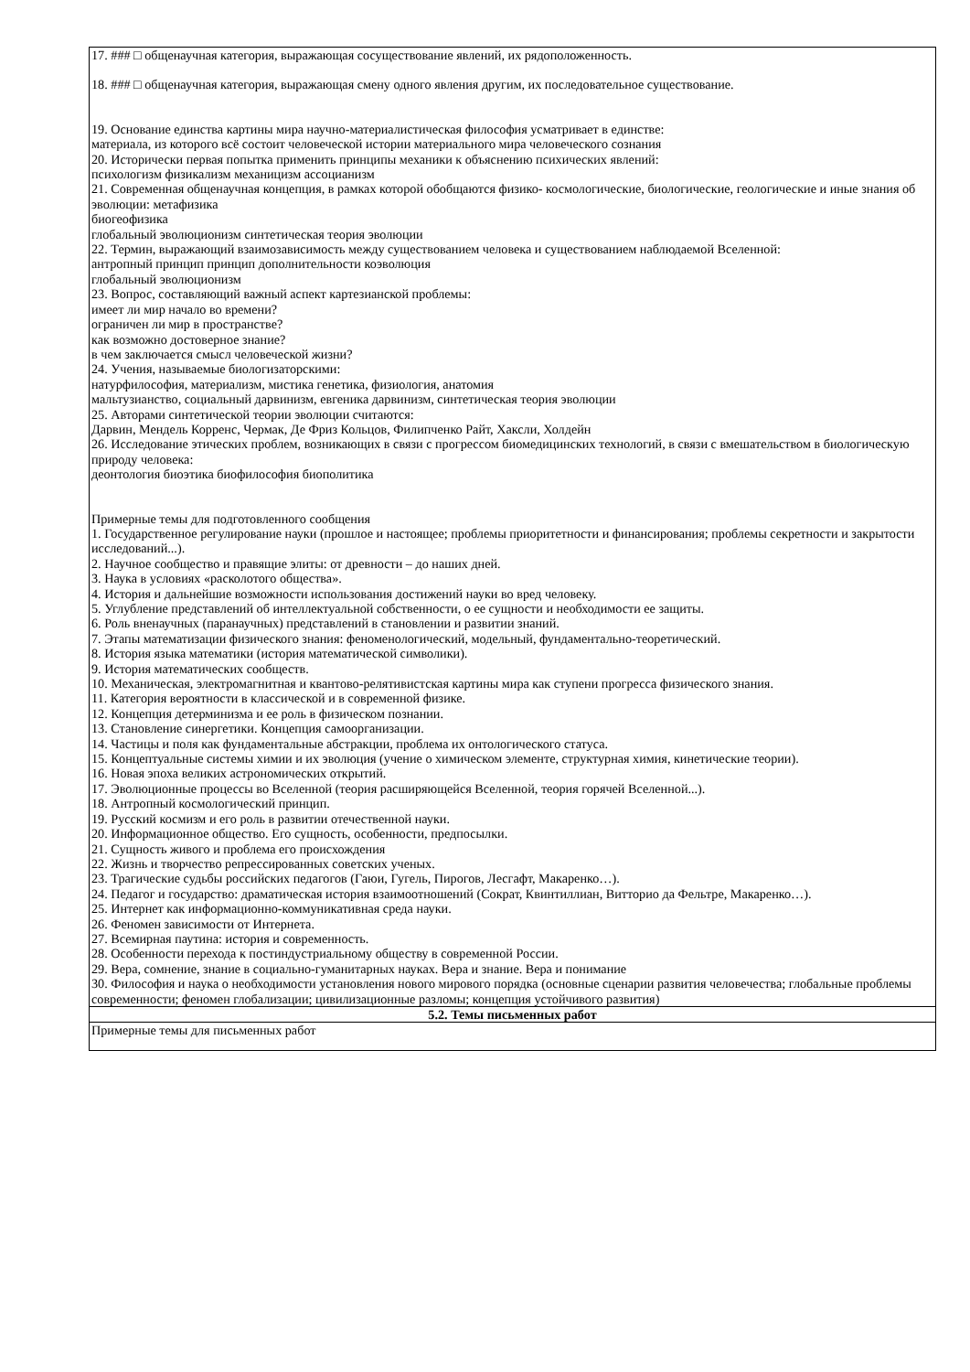| 17. ### □ общенаучная категория, выражающая сосуществование явлений, их рядоположенность. 18. ### □ общенаучная категория, выражающая смену одного явления другим, их последовательное существование. 19. Основание единства картины мира научно-материалистическая философия усматривает в единстве: материала, из которого всё состоит человеческой истории материального мира человеческого сознания 20. Исторически первая попытка применить принципы механики к объяснению психических явлений: психологизм физикализм механицизм ассоцианизм 21. Современная общенаучная концепция, в рамках которой обобщаются физико- космологические, биологические, геологические и иные знания об эволюции: метафизика биогеофизика глобальный эволюционизм синтетическая теория эволюции 22. Термин, выражающий взаимозависимость между существованием человека и существованием наблюдаемой Вселенной: антропный принцип принцип дополнительности коэволюция глобальный эволюционизм 23. Вопрос, составляющий важный аспект картезианской проблемы: имеет ли мир начало во времени? ограничен ли мир в пространстве? как возможно достоверное знание? в чем заключается смысл человеческой жизни? 24. Учения, называемые биологизаторскими: натурфилософия, материализм, мистика генетика, физиология, анатомия мальтузианство, социальный дарвинизм, евгеника дарвинизм, синтетическая теория эволюции 25. Авторами синтетической теории эволюции считаются: Дарвин, Мендель Корренс, Чермак, Де Фриз Кольцов, Филипченко Райт, Хаксли, Холдейн 26. Исследование этических проблем, возникающих в связи с прогрессом биомедицинских технологий, в связи с вмешательством в биологическую природу человека: деонтология биоэтика биофилософия биополитика Примерные темы для подготовленного сообщения 1. Государственное регулирование науки (прошлое и настоящее; проблемы приоритетности и финансирования; проблемы секретности и закрытости исследований...). 2. Научное сообщество и правящие элиты: от древности – до наших дней. 3. Наука в условиях «расколотого общества». 4. История и дальнейшие возможности использования достижений науки во вред человеку. 5. Углубление представлений об интеллектуальной собственности, о ее сущности и необходимости ее защиты. 6. Роль вненаучных (паранаучных) представлений в становлении и развитии знаний. 7. Этапы математизации физического знания: феноменологический, модельный, фундаментально-теоретический. 8. История языка математики (история математической символики). 9. История математических сообществ. 10. Механическая, электромагнитная и квантово-релятивистская картины мира как ступени прогресса физического знания. 11. Категория вероятности в классической и в современной физике. 12. Концепция детерминизма и ее роль в физическом познании. 13. Становление синергетики. Концепция самоорганизации. 14. Частицы и поля как фундаментальные абстракции, проблема их онтологического статуса. 15. Концептуальные системы химии и их эволюция (учение о химическом элементе, структурная химия, кинетические теории). 16. Новая эпоха великих астрономических открытий. 17. Эволюционные процессы во Вселенной (теория расширяющейся Вселенной, теория горячей Вселенной...). 18. Антропный космологический принцип. 19. Русский космизм и его роль в развитии отечественной науки. 20. Информационное общество. Его сущность, особенности, предпосылки. 21. Сущность живого и проблема его происхождения 22. Жизнь и творчество репрессированных советских ученых. 23. Трагические судьбы российских педагогов (Гаюи, Гугель, Пирогов, Лесгафт, Макаренко…). 24. Педагог и государство: драматическая история взаимоотношений (Сократ, Квинтиллиан, Витторио да Фельтре, Макаренко…). 25. Интернет как информационно-коммуникативная среда науки. 26. Феномен зависимости от Интернета. 27. Всемирная паутина: история и современность. 28. Особенности перехода к постиндустриальному обществу в современной России. 29. Вера, сомнение, знание в социально-гуманитарных науках. Вера и знание. Вера и понимание 30. Философия и наука о необходимости установления нового мирового порядка (основные сценарии развития человечества; глобальные проблемы современности; феномен глобализации; цивилизационные разломы; концепция устойчивого развития) |
| 5.2. Темы письменных работ |
| Примерные темы для письменных работ |